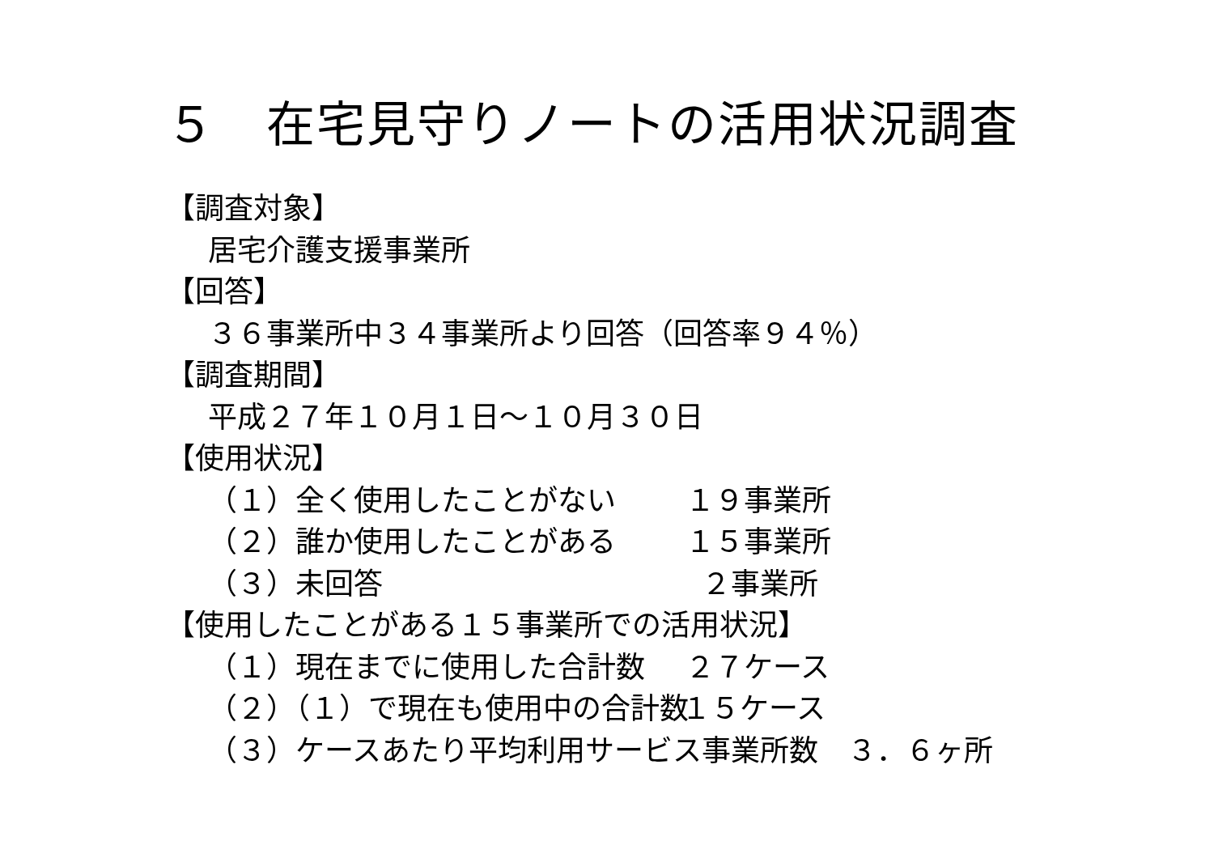５　在宅見守りノートの活用状況調査
【調査対象】
居宅介護支援事業所
【回答】
３６事業所中３４事業所より回答（回答率９４％）
【調査期間】
平成２７年１０月１日～１０月３０日
【使用状況】
（１）全く使用したことがない １９事業所
（２）誰か使用したことがある １５事業所
（３）未回答 ２事業所
【使用したことがある１５事業所での活用状況】
（１）現在までに使用した合計数 ２７ケース
（２）（１）で現在も使用中の合計数 １５ケース
（３）ケースあたり平均利用サービス事業所数　３．６ヶ所